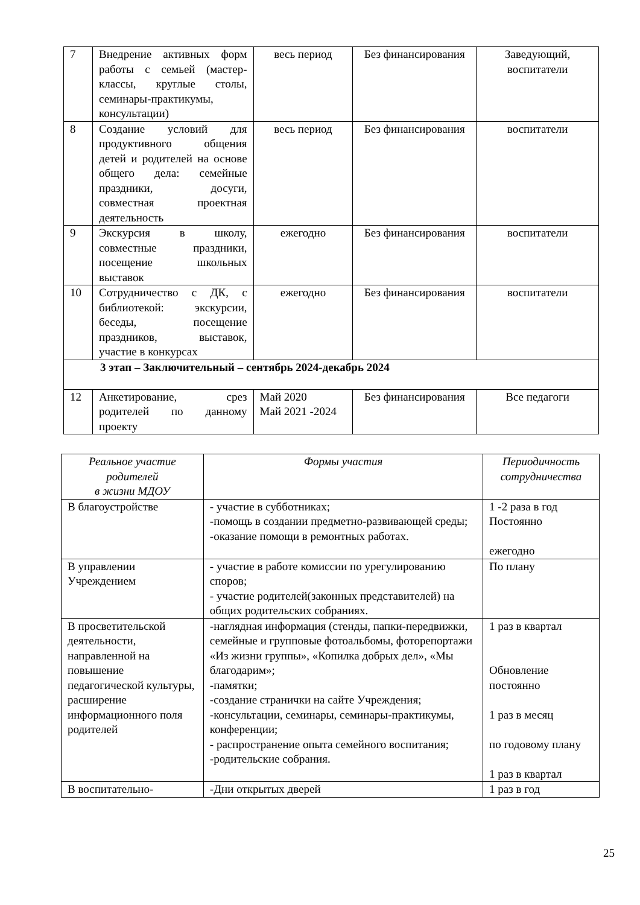| 7 | Внедрение активных форм работы с семьей (мастер-классы, круглые столы, семинары-практикумы, консультации) | весь период | Без финансирования | Заведующий, воспитатели |
| 8 | Создание условий для продуктивного общения детей и родителей на основе общего дела: семейные праздники, досуги, совместная проектная деятельность | весь период | Без финансирования | воспитатели |
| 9 | Экскурсия в школу, совместные праздники, посещение школьных выставок | ежегодно | Без финансирования | воспитатели |
| 10 | Сотрудничество с ДК, с библиотекой: экскурсии, беседы, посещение праздников, выставок, участие в конкурсах | ежегодно | Без финансирования | воспитатели |
| 3 этап – Заключительный – сентябрь 2024-декабрь 2024 | | | | |
| 12 | Анкетирование, срез родителей по данному проекту | Май 2020 Май 2021 -2024 | Без финансирования | Все педагоги |
| Реальное участие родителей в жизни МДОУ | Формы участия | Периодичность сотрудничества |
| --- | --- | --- |
| В благоустройстве | - участие в субботниках; -помощь в создании предметно-развивающей среды; -оказание помощи в ремонтных работах. | 1 -2 раза в год Постоянно ежегодно |
| В управлении Учреждением | - участие в работе комиссии по урегулированию споров; - участие родителей(законных представителей) на общих родительских собраниях. | По плану |
| В просветительской деятельности, направленной на повышение педагогической культуры, расширение информационного поля родителей | -наглядная информация (стенды, папки-передвижки, семейные и групповые фотоальбомы, фоторепортажи «Из жизни группы», «Копилка добрых дел», «Мы благодарим»; -памятки; -создание странички на сайте Учреждения; -консультации, семинары, семинары-практикумы, конференции; - распространение опыта семейного воспитания; -родительские собрания. | 1 раз в квартал Обновление постоянно 1 раз в месяц по годовому плану 1 раз в квартал |
| В воспитательно- | -Дни открытых дверей | 1 раз в год |
25